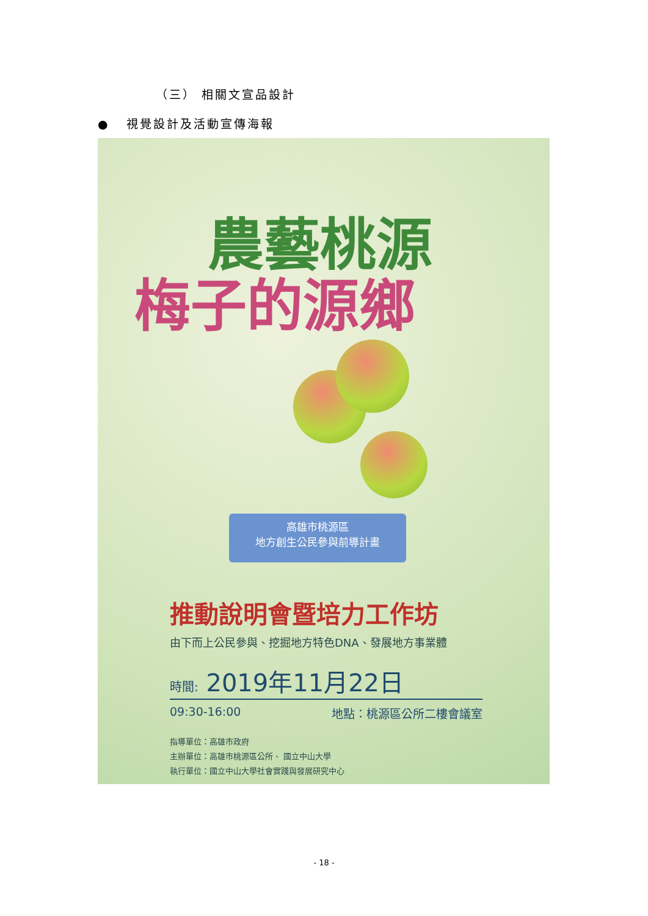（三） 相關文宣品設計
● 視覺設計及活動宣傳海報
農藝桃源
梅子的源鄉
高雄市桃源區
地方創生公民參與前導計畫
推動說明會暨培力工作坊
由下而上公民參與、挖掘地方特色DNA、發展地方事業體
時間: 2019年11月22日
09:30-16:00 地點：桃源區公所二樓會議室
指導單位：高雄市政府
主辦單位：高雄市桃源區公所、 國立中山大學
執行單位：國立中山大學社會實踐與發展研究中心
- 18 -